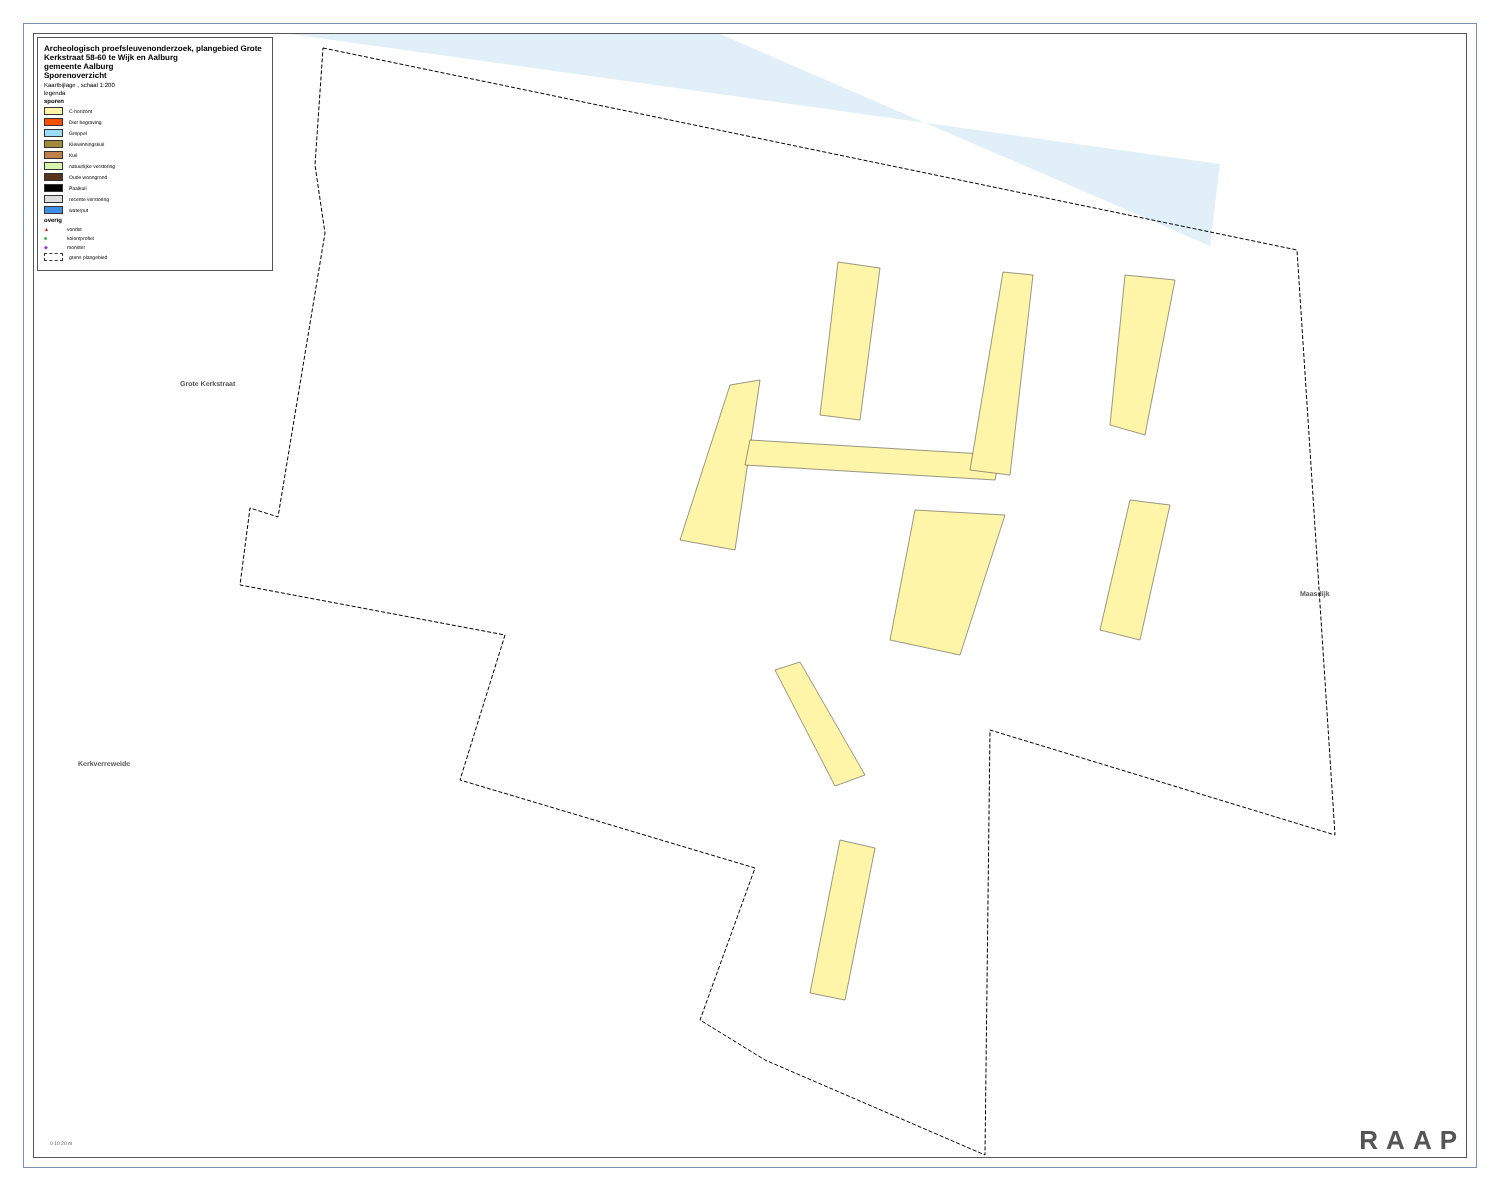Archeologisch proefsleuvenonderzoek, plangebied Grote Kerkstraat 58-60 te Wijk en Aalburg
gemeente Aalburg
Sporenoverzicht
Kaartbijlage , schaal 1:200
legenda
sporen
C-horizont
Dier begraving
Greppel
Kleiwinningskuil
Kuil
natuurlijke verstoring
Oude woongrond
Paalkuil
recente verstoring
waterput
overig
▲ vondst
■ kolomprofiel
◆ monster
grens plangebied
Grote Kerkstraat
Kerkverreweide
Maasdijk
0 10 20 m RAAP